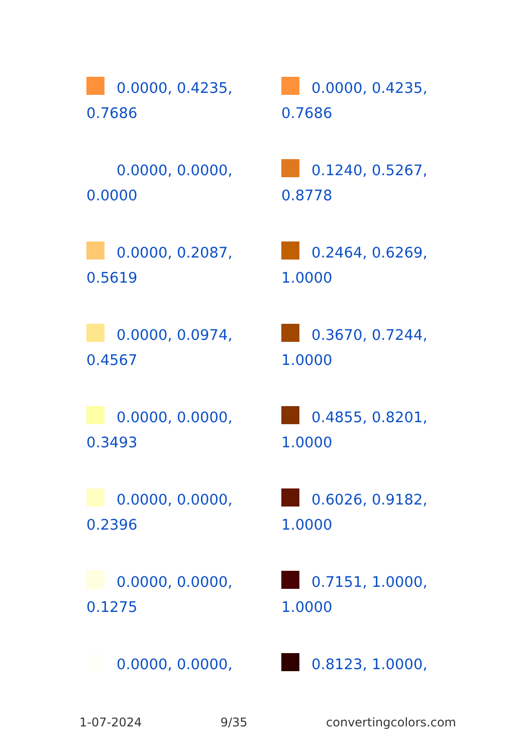0.0000, 0.4235, 0.7686
0.0000, 0.4235, 0.7686
0.0000, 0.0000, 0.0000
0.1240, 0.5267, 0.8778
0.0000, 0.2087, 0.5619
0.2464, 0.6269, 1.0000
0.0000, 0.0974, 0.4567
0.3670, 0.7244, 1.0000
0.0000, 0.0000, 0.3493
0.4855, 0.8201, 1.0000
0.0000, 0.0000, 0.2396
0.6026, 0.9182, 1.0000
0.0000, 0.0000, 0.1275
0.7151, 1.0000, 1.0000
0.0000, 0.0000,
0.8123, 1.0000,
1-07-2024 9/35 convertingcolors.com